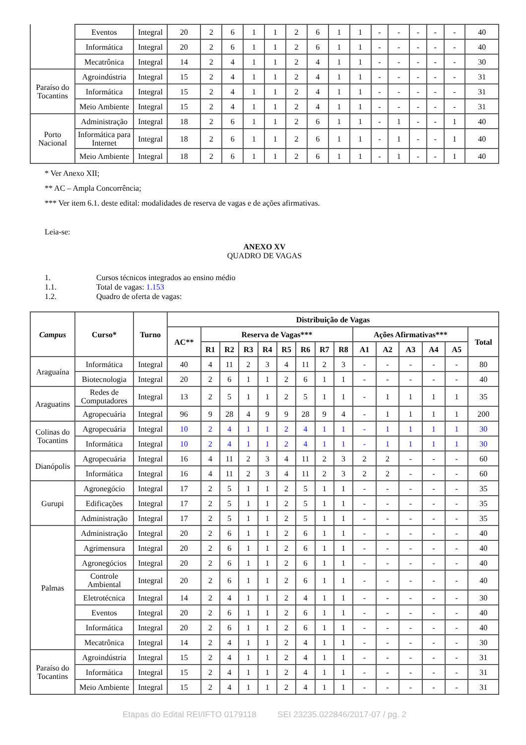| | Eventos | Integral | 20 | 2 | 6 | 1 | 1 | 2 | 6 | 1 | 1 | - | - | - | - | - | 40 |
| | Informática | Integral | 20 | 2 | 6 | 1 | 1 | 2 | 6 | 1 | 1 | - | - | - | - | - | 40 |
| | Mecatrônica | Integral | 14 | 2 | 4 | 1 | 1 | 2 | 4 | 1 | 1 | - | - | - | - | - | 30 |
| Paraíso do Tocantins | Agroindústria | Integral | 15 | 2 | 4 | 1 | 1 | 2 | 4 | 1 | 1 | - | - | - | - | - | 31 |
| | Informática | Integral | 15 | 2 | 4 | 1 | 1 | 2 | 4 | 1 | 1 | - | - | - | - | - | 31 |
| | Meio Ambiente | Integral | 15 | 2 | 4 | 1 | 1 | 2 | 4 | 1 | 1 | - | - | - | - | - | 31 |
| Porto Nacional | Administração | Integral | 18 | 2 | 6 | 1 | 1 | 2 | 6 | 1 | 1 | - | 1 | - | - | 1 | 40 |
| | Informática para Internet | Integral | 18 | 2 | 6 | 1 | 1 | 2 | 6 | 1 | 1 | - | 1 | - | - | 1 | 40 |
| | Meio Ambiente | Integral | 18 | 2 | 6 | 1 | 1 | 2 | 6 | 1 | 1 | - | 1 | - | - | 1 | 40 |
* Ver Anexo XII;
** AC – Ampla Concorrência;
*** Ver item 6.1. deste edital: modalidades de reserva de vagas e de ações afirmativas.
Leia-se:
ANEXO XV
QUADRO DE VAGAS
| 1. | Cursos técnicos integrados ao ensino médio |
| 1.1. | Total de vagas: 1.153 |
| 1.2. | Quadro de oferta de vagas: |
| Campus | Curso* | Turno | Distribuição de Vagas | | | | | | | | | | | | | | |
| --- | --- | --- | --- | --- | --- | --- | --- | --- | --- | --- | --- | --- | --- | --- | --- | --- | --- |
| | | | AC** | Reserva de Vagas*** | | | | | | | | Ações Afirmativas*** | | | | | Total |
| | | | | R1 | R2 | R3 | R4 | R5 | R6 | R7 | R8 | A1 | A2 | A3 | A4 | A5 | |
| Araguaína | Informática | Integral | 40 | 4 | 11 | 2 | 3 | 4 | 11 | 2 | 3 | - | - | - | - | - | 80 |
| | Biotecnologia | Integral | 20 | 2 | 6 | 1 | 1 | 2 | 6 | 1 | 1 | - | - | - | - | - | 40 |
| Araguatins | Redes de Computadores | Integral | 13 | 2 | 5 | 1 | 1 | 2 | 5 | 1 | 1 | - | 1 | 1 | 1 | 1 | 35 |
| | Agropecuária | Integral | 96 | 9 | 28 | 4 | 9 | 9 | 28 | 9 | 4 | - | 1 | 1 | 1 | 1 | 200 |
| Colinas do Tocantins | Agropecuária | Integral | 10 | 2 | 4 | 1 | 1 | 2 | 4 | 1 | 1 | - | 1 | 1 | 1 | 1 | 30 |
| | Informática | Integral | 10 | 2 | 4 | 1 | 1 | 2 | 4 | 1 | 1 | - | 1 | 1 | 1 | 1 | 30 |
| Dianópolis | Agropecuária | Integral | 16 | 4 | 11 | 2 | 3 | 4 | 11 | 2 | 3 | 2 | 2 | - | - | - | 60 |
| | Informática | Integral | 16 | 4 | 11 | 2 | 3 | 4 | 11 | 2 | 3 | 2 | 2 | - | - | - | 60 |
| Gurupi | Agronegócio | Integral | 17 | 2 | 5 | 1 | 1 | 2 | 5 | 1 | 1 | - | - | - | - | - | 35 |
| | Edificações | Integral | 17 | 2 | 5 | 1 | 1 | 2 | 5 | 1 | 1 | - | - | - | - | - | 35 |
| | Administração | Integral | 17 | 2 | 5 | 1 | 1 | 2 | 5 | 1 | 1 | - | - | - | - | - | 35 |
| Palmas | Administração | Integral | 20 | 2 | 6 | 1 | 1 | 2 | 6 | 1 | 1 | - | - | - | - | - | 40 |
| | Agrimensura | Integral | 20 | 2 | 6 | 1 | 1 | 2 | 6 | 1 | 1 | - | - | - | - | - | 40 |
| | Agronegócios | Integral | 20 | 2 | 6 | 1 | 1 | 2 | 6 | 1 | 1 | - | - | - | - | - | 40 |
| | Controle Ambiental | Integral | 20 | 2 | 6 | 1 | 1 | 2 | 6 | 1 | 1 | - | - | - | - | - | 40 |
| | Eletrotécnica | Integral | 14 | 2 | 4 | 1 | 1 | 2 | 4 | 1 | 1 | - | - | - | - | - | 30 |
| | Eventos | Integral | 20 | 2 | 6 | 1 | 1 | 2 | 6 | 1 | 1 | - | - | - | - | - | 40 |
| | Informática | Integral | 20 | 2 | 6 | 1 | 1 | 2 | 6 | 1 | 1 | - | - | - | - | - | 40 |
| | Mecatrônica | Integral | 14 | 2 | 4 | 1 | 1 | 2 | 4 | 1 | 1 | - | - | - | - | - | 30 |
| Paraíso do Tocantins | Agroindústria | Integral | 15 | 2 | 4 | 1 | 1 | 2 | 4 | 1 | 1 | - | - | - | - | - | 31 |
| | Informática | Integral | 15 | 2 | 4 | 1 | 1 | 2 | 4 | 1 | 1 | - | - | - | - | - | 31 |
| | Meio Ambiente | Integral | 15 | 2 | 4 | 1 | 1 | 2 | 4 | 1 | 1 | - | - | - | - | - | 31 |
Etapas do Edital REI/IFTO 0179118 SEI 23235.022846/2017-07 / pg. 2